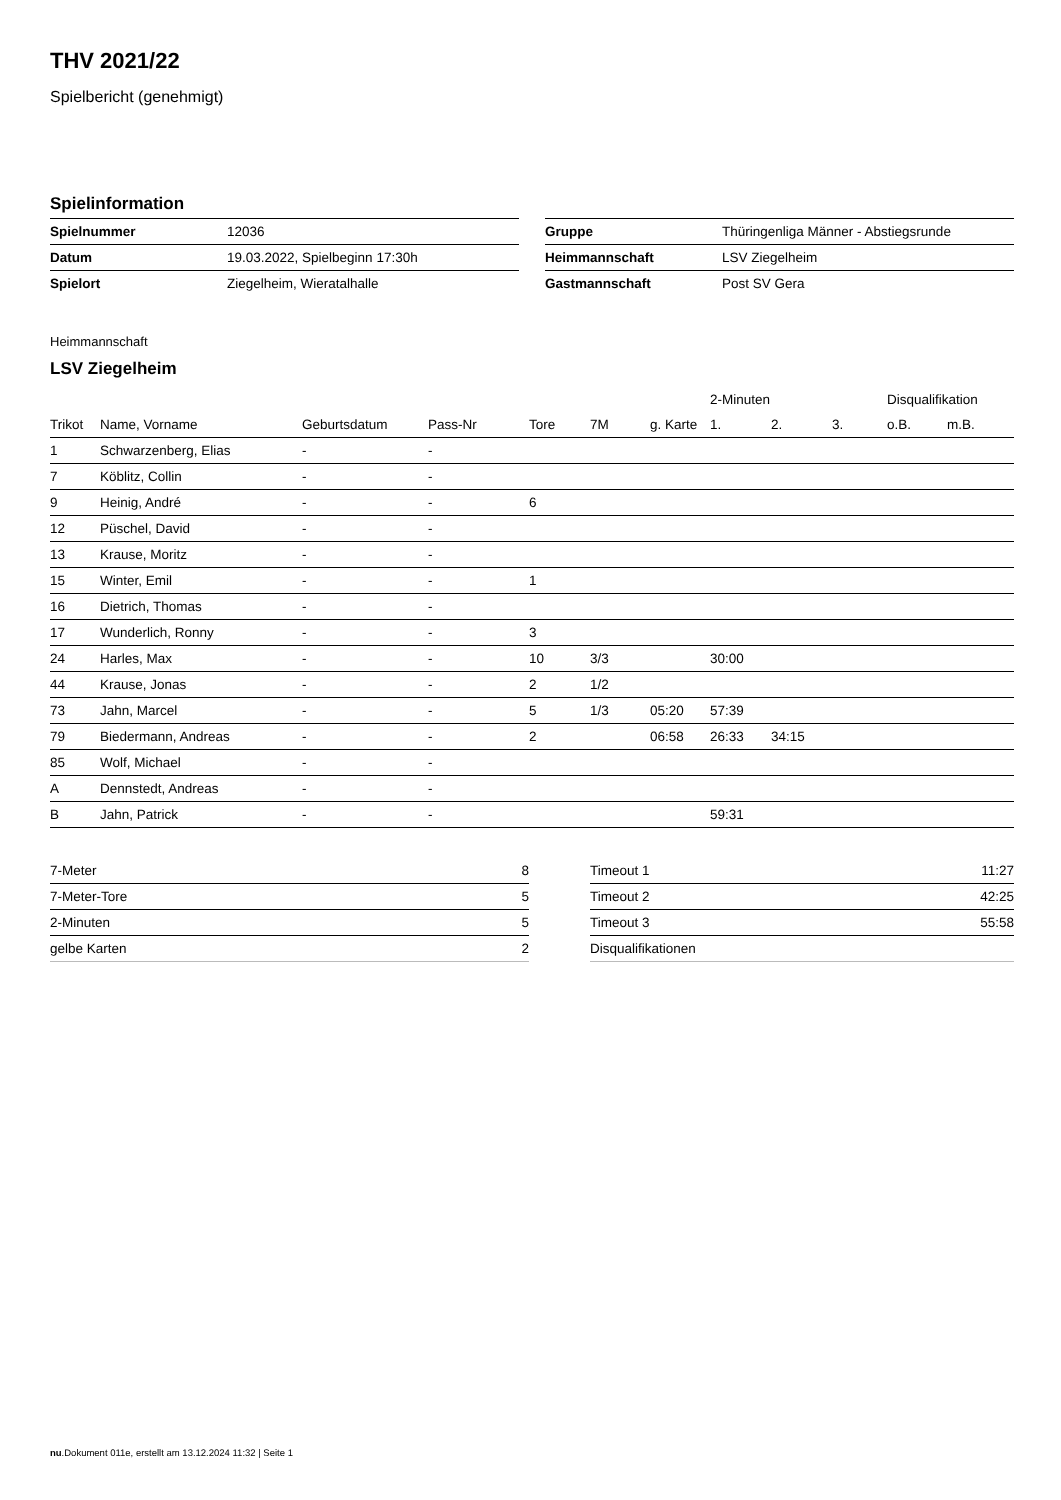THV 2021/22
Spielbericht (genehmigt)
Spielinformation
| Spielnummer | 12036 |
| Datum | 19.03.2022, Spielbeginn 17:30h |
| Spielort | Ziegelheim, Wieratalhalle |
| Gruppe | Thüringenliga Männer - Abstiegsrunde |
| Heimmannschaft | LSV Ziegelheim |
| Gastmannschaft | Post SV Gera |
Heimmannschaft
LSV Ziegelheim
| | | | | | | | 2-Minuten | | | Disqualifikation | |
| --- | --- | --- | --- | --- | --- | --- | --- | --- | --- | --- | --- |
| Trikot | Name, Vorname | Geburtsdatum | Pass-Nr | Tore | 7M | g. Karte | 1. | 2. | 3. | o.B. | m.B. |
| 1 | Schwarzenberg, Elias | - | - | | | | | | | | |
| 7 | Köblitz, Collin | - | - | | | | | | | | |
| 9 | Heinig, André | - | - | 6 | | | | | | | |
| 12 | Püschel, David | - | - | | | | | | | | |
| 13 | Krause, Moritz | - | - | | | | | | | | |
| 15 | Winter, Emil | - | - | 1 | | | | | | | |
| 16 | Dietrich, Thomas | - | - | | | | | | | | |
| 17 | Wunderlich, Ronny | - | - | 3 | | | | | | | |
| 24 | Harles, Max | - | - | 10 | 3/3 | | 30:00 | | | | |
| 44 | Krause, Jonas | - | - | 2 | 1/2 | | | | | | |
| 73 | Jahn, Marcel | - | - | 5 | 1/3 | 05:20 | 57:39 | | | | |
| 79 | Biedermann, Andreas | - | - | 2 | | 06:58 | 26:33 | 34:15 | | | |
| 85 | Wolf, Michael | - | - | | | | | | | | |
| A | Dennstedt, Andreas | - | - | | | | | | | | |
| B | Jahn, Patrick | - | - | | | | 59:31 | | | | |
| 7-Meter | 8 |
| 7-Meter-Tore | 5 |
| 2-Minuten | 5 |
| gelbe Karten | 2 |
| Timeout 1 | 11:27 |
| Timeout 2 | 42:25 |
| Timeout 3 | 55:58 |
| Disqualifikationen | |
nu.Dokument 011e, erstellt am 13.12.2024 11:32 | Seite 1